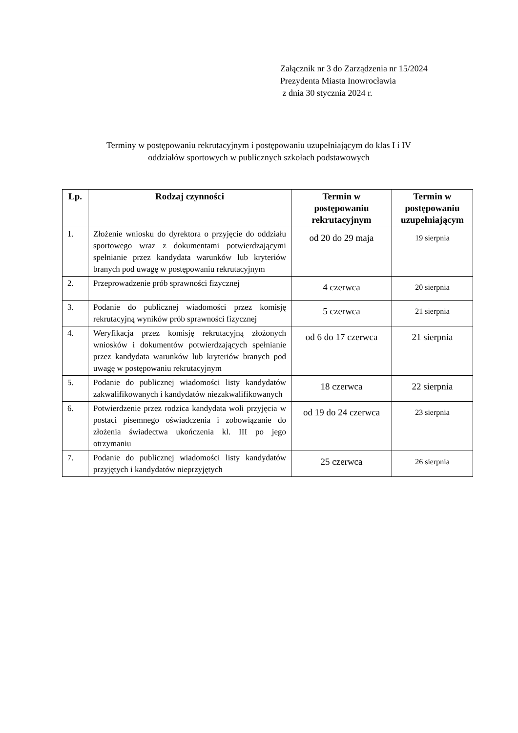Załącznik nr 3 do Zarządzenia nr 15/2024
Prezydenta Miasta Inowrocławia
z dnia 30 stycznia 2024 r.
Terminy w postępowaniu rekrutacyjnym i postępowaniu uzupełniającym do klas I i IV
oddziałów sportowych w publicznych szkołach podstawowych
| Lp. | Rodzaj czynności | Termin w postępowaniu rekrutacyjnym | Termin w postępowaniu uzupełniającym |
| --- | --- | --- | --- |
| 1. | Złożenie wniosku do dyrektora o przyjęcie do oddziału sportowego wraz z dokumentami potwierdzającymi spełnianie przez kandydata warunków lub kryteriów branych pod uwagę w postępowaniu rekrutacyjnym | od 20 do 29 maja | 19 sierpnia |
| 2. | Przeprowadzenie prób sprawności fizycznej | 4 czerwca | 20 sierpnia |
| 3. | Podanie do publicznej wiadomości przez komisję rekrutacyjną wyników prób sprawności fizycznej | 5 czerwca | 21 sierpnia |
| 4. | Weryfikacja przez komisję rekrutacyjną złożonych wniosków i dokumentów potwierdzających spełnianie przez kandydata warunków lub kryteriów branych pod uwagę w postępowaniu rekrutacyjnym | od 6 do 17 czerwca | 21 sierpnia |
| 5. | Podanie do publicznej wiadomości listy kandydatów zakwalifikowanych i kandydatów niezakwalifikowanych | 18 czerwca | 22 sierpnia |
| 6. | Potwierdzenie przez rodzica kandydata woli przyjęcia w postaci pisemnego oświadczenia i zobowiązanie do złożenia świadectwa ukończenia kl. III po jego otrzymaniu | od 19 do 24 czerwca | 23 sierpnia |
| 7. | Podanie do publicznej wiadomości listy kandydatów przyjętych i kandydatów nieprzyjętych | 25 czerwca | 26 sierpnia |